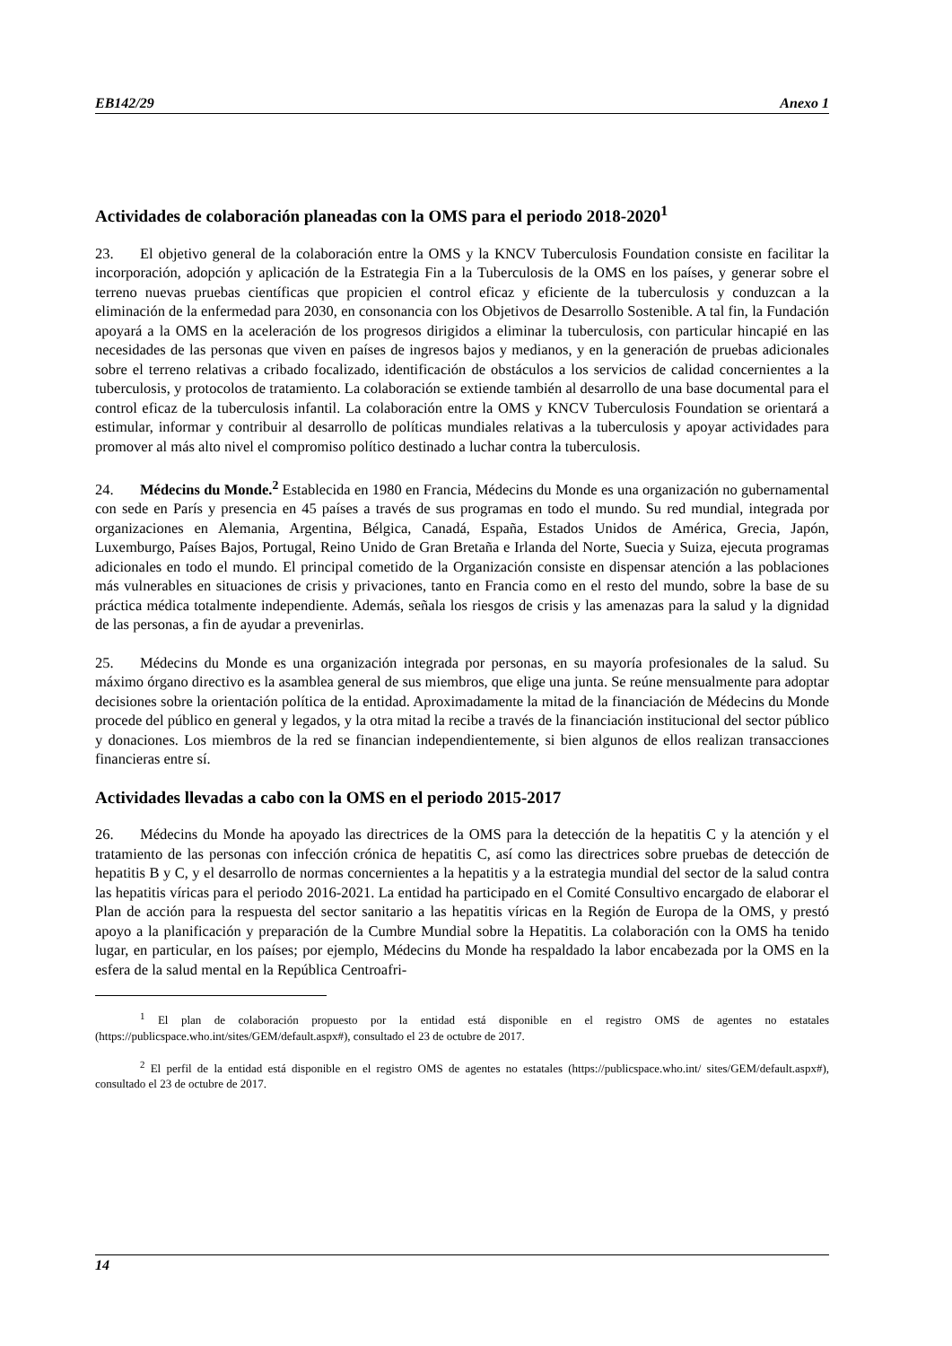EB142/29 Anexo 1
Actividades de colaboración planeadas con la OMS para el periodo 2018-2020<sup>1</sup>
23. El objetivo general de la colaboración entre la OMS y la KNCV Tuberculosis Foundation consiste en facilitar la incorporación, adopción y aplicación de la Estrategia Fin a la Tuberculosis de la OMS en los países, y generar sobre el terreno nuevas pruebas científicas que propicien el control eficaz y eficiente de la tuberculosis y conduzcan a la eliminación de la enfermedad para 2030, en consonancia con los Objetivos de Desarrollo Sostenible. A tal fin, la Fundación apoyará a la OMS en la aceleración de los progresos dirigidos a eliminar la tuberculosis, con particular hincapié en las necesidades de las personas que viven en países de ingresos bajos y medianos, y en la generación de pruebas adicionales sobre el terreno relativas a cribado focalizado, identificación de obstáculos a los servicios de calidad concernientes a la tuberculosis, y protocolos de tratamiento. La colaboración se extiende también al desarrollo de una base documental para el control eficaz de la tuberculosis infantil. La colaboración entre la OMS y KNCV Tuberculosis Foundation se orientará a estimular, informar y contribuir al desarrollo de políticas mundiales relativas a la tuberculosis y apoyar actividades para promover al más alto nivel el compromiso político destinado a luchar contra la tuberculosis.
24. Médecins du Monde.<sup>2</sup> Establecida en 1980 en Francia, Médecins du Monde es una organización no gubernamental con sede en París y presencia en 45 países a través de sus programas en todo el mundo. Su red mundial, integrada por organizaciones en Alemania, Argentina, Bélgica, Canadá, España, Estados Unidos de América, Grecia, Japón, Luxemburgo, Países Bajos, Portugal, Reino Unido de Gran Bretaña e Irlanda del Norte, Suecia y Suiza, ejecuta programas adicionales en todo el mundo. El principal cometido de la Organización consiste en dispensar atención a las poblaciones más vulnerables en situaciones de crisis y privaciones, tanto en Francia como en el resto del mundo, sobre la base de su práctica médica totalmente independiente. Además, señala los riesgos de crisis y las amenazas para la salud y la dignidad de las personas, a fin de ayudar a prevenirlas.
25. Médecins du Monde es una organización integrada por personas, en su mayoría profesionales de la salud. Su máximo órgano directivo es la asamblea general de sus miembros, que elige una junta. Se reúne mensualmente para adoptar decisiones sobre la orientación política de la entidad. Aproximadamente la mitad de la financiación de Médecins du Monde procede del público en general y legados, y la otra mitad la recibe a través de la financiación institucional del sector público y donaciones. Los miembros de la red se financian independientemente, si bien algunos de ellos realizan transacciones financieras entre sí.
Actividades llevadas a cabo con la OMS en el periodo 2015-2017
26. Médecins du Monde ha apoyado las directrices de la OMS para la detección de la hepatitis C y la atención y el tratamiento de las personas con infección crónica de hepatitis C, así como las directrices sobre pruebas de detección de hepatitis B y C, y el desarrollo de normas concernientes a la hepatitis y a la estrategia mundial del sector de la salud contra las hepatitis víricas para el periodo 2016-2021. La entidad ha participado en el Comité Consultivo encargado de elaborar el Plan de acción para la respuesta del sector sanitario a las hepatitis víricas en la Región de Europa de la OMS, y prestó apoyo a la planificación y preparación de la Cumbre Mundial sobre la Hepatitis. La colaboración con la OMS ha tenido lugar, en particular, en los países; por ejemplo, Médecins du Monde ha respaldado la labor encabezada por la OMS en la esfera de la salud mental en la República Centroafri-
<sup>1</sup> El plan de colaboración propuesto por la entidad está disponible en el registro OMS de agentes no estatales (https://publicspace.who.int/sites/GEM/default.aspx#), consultado el 23 de octubre de 2017.
<sup>2</sup> El perfil de la entidad está disponible en el registro OMS de agentes no estatales (https://publicspace.who.int/ sites/GEM/default.aspx#), consultado el 23 de octubre de 2017.
14